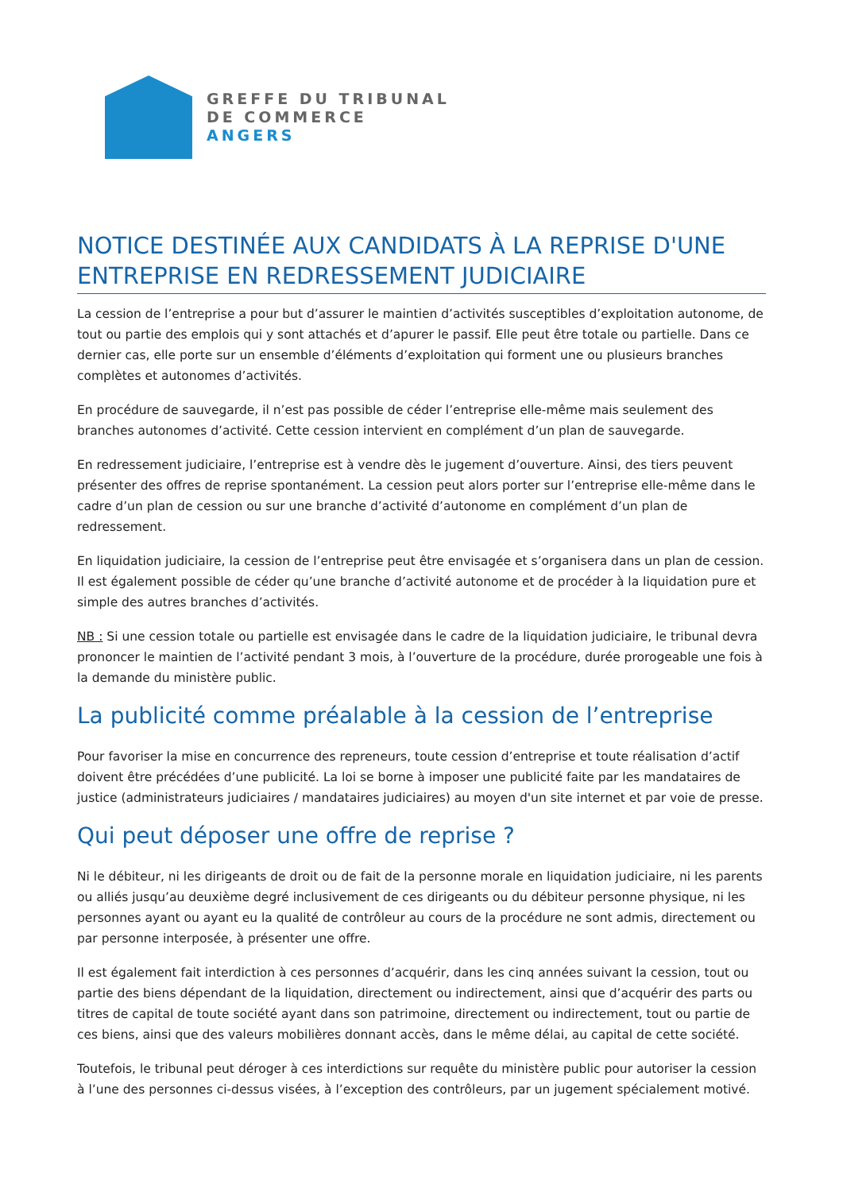GREFFE DU TRIBUNAL
DE COMMERCE
ANGERS
NOTICE DESTINÉE AUX CANDIDATS À LA REPRISE D'UNE ENTREPRISE EN REDRESSEMENT JUDICIAIRE
La cession de l’entreprise a pour but d’assurer le maintien d’activités susceptibles d’exploitation autonome, de tout ou partie des emplois qui y sont attachés et d’apurer le passif. Elle peut être totale ou partielle. Dans ce dernier cas, elle porte sur un ensemble d’éléments d’exploitation qui forment une ou plusieurs branches complètes et autonomes d’activités.
En procédure de sauvegarde, il n’est pas possible de céder l’entreprise elle-même mais seulement des branches autonomes d’activité. Cette cession intervient en complément d’un plan de sauvegarde.
En redressement judiciaire, l’entreprise est à vendre dès le jugement d’ouverture. Ainsi, des tiers peuvent présenter des offres de reprise spontanément. La cession peut alors porter sur l’entreprise elle-même dans le cadre d’un plan de cession ou sur une branche d’activité d’autonome en complément d’un plan de redressement.
En liquidation judiciaire, la cession de l’entreprise peut être envisagée et s’organisera dans un plan de cession. Il est également possible de céder qu’une branche d’activité autonome et de procéder à la liquidation pure et simple des autres branches d’activités.
NB : Si une cession totale ou partielle est envisagée dans le cadre de la liquidation judiciaire, le tribunal devra prononcer le maintien de l’activité pendant 3 mois, à l’ouverture de la procédure, durée prorogeable une fois à la demande du ministère public.
La publicité comme préalable à la cession de l’entreprise
Pour favoriser la mise en concurrence des repreneurs, toute cession d’entreprise et toute réalisation d’actif doivent être précédées d’une publicité. La loi se borne à imposer une publicité faite par les mandataires de justice (administrateurs judiciaires / mandataires judiciaires) au moyen d'un site internet et par voie de presse.
Qui peut déposer une offre de reprise ?
Ni le débiteur, ni les dirigeants de droit ou de fait de la personne morale en liquidation judiciaire, ni les parents ou alliés jusqu’au deuxième degré inclusivement de ces dirigeants ou du débiteur personne physique, ni les personnes ayant ou ayant eu la qualité de contrôleur au cours de la procédure ne sont admis, directement ou par personne interposée, à présenter une offre.
Il est également fait interdiction à ces personnes d’acquérir, dans les cinq années suivant la cession, tout ou partie des biens dépendant de la liquidation, directement ou indirectement, ainsi que d’acquérir des parts ou titres de capital de toute société ayant dans son patrimoine, directement ou indirectement, tout ou partie de ces biens, ainsi que des valeurs mobilières donnant accès, dans le même délai, au capital de cette société.
Toutefois, le tribunal peut déroger à ces interdictions sur requête du ministère public pour autoriser la cession à l’une des personnes ci-dessus visées, à l’exception des contrôleurs, par un jugement spécialement motivé.